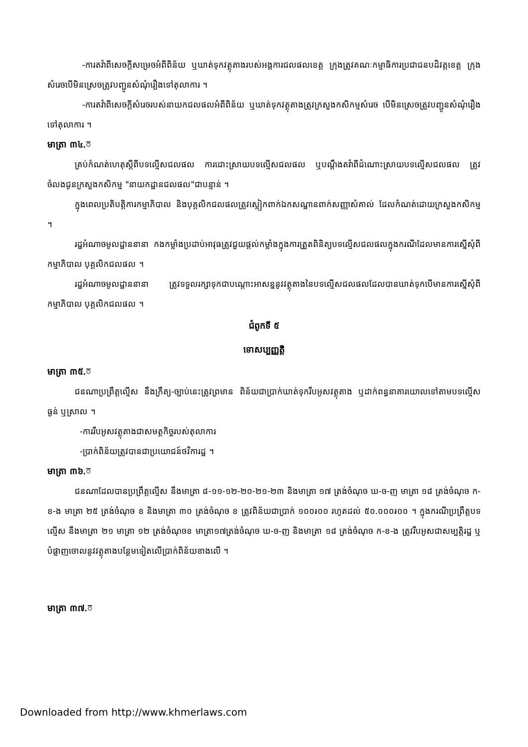-ការតវ៉ាពីសេចក្តីសម្រេចអំពីពិន័យ ឬឃាត់ទុកវត្ថុតាងរបស់អង្គការជលផលខេត្ត ក្រុងត្រូវគណៈកម្មាធិការប្រជាជនបដិវត្តខេត្ត ក្រុងសំរេចបើមិនស្រេចត្រូវបញ្ជូនសំណុំរឿងទៅតុលាការ ។
-ការតវ៉ាពីសេចក្តីសំរេចរបស់នាយកជលផលអំពីពិន័យ ឬឃាត់ទុកវត្ថុតាងត្រូវក្រសួងកសិកម្មសំរេច បើមិនស្រេចត្រូវបញ្ជូនសំណុំរឿងទៅតុលាការ ។
មាត្រា ៣៤.៊
គ្រប់កំណត់ហេតុស្តីពីបទល្មើសជលផល ការដោះស្រាយបទល្មើសជលផល ឬបណ្តឹងតវ៉ាពីដំណោះស្រាយបទល្មើសជលផល ត្រូវចំលងជូនក្រសួងកសិកម្ម "នាយកដ្ឋានជលផល"ជាបន្ទាន់ ។
ក្នុងពេលប្រតិបត្តិការកម្មាភិបាល និងបុគ្គលិកជលផលត្រូវស្លៀកពាក់ឯកសណ្ឋានពាក់សញ្ញាសំគាល់ ដែលកំណត់ដោយក្រសួងកសិកម្ម ។
រដ្ឋអំណាចមូលដ្ឋាននានា កងកម្លាំងប្រដាប់អាវុធត្រូវជួយផ្តល់កម្លាំងក្នុងការត្រួតពិនិត្យបទល្មើសជលផលក្នុងករណីដែលមានការស្នើសុំពីកម្មាភិបាល បុគ្គលិកជលផល ។
រដ្ឋអំណាចមូលដ្ឋាននានា ត្រូវទទួលរក្សាទុកជាបណ្តោះអាសន្ននូវវត្ថុតាងនៃបទល្មើសជលផលដែលបានឃាត់ទុកបើមានការស្នើសុំពីកម្មាភិបាល បុគ្គលិកជលផល ។
ជំពូកទី ៥
ទោសប្បញ្ញត្តិ
មាត្រា ៣៥.៊
ជនណាប្រព្រឹត្តល្មើស នឹងក្រឹត្យ-ច្បាប់នេះត្រូវព្រមាន ពិន័យជាប្រាក់ឃាត់ទុករឹបអូសវត្ថុតាង ឬដាក់ពន្ធនាគារយោលទៅតាមបទល្មើសធ្ងន់ ឬស្រាល ។
-ការរឹបអូសវត្ថុតាងជាសមត្ថកិច្ចរបស់តុលាការ
-ប្រាក់ពិន័យត្រូវបានជាប្រយោជន៍ថវិការដ្ឋ ។
មាត្រា ៣៦.៊
ជនណាដែលបានប្រព្រឹត្តល្មើស នឹងមាត្រា ៨-១១-១២-២០-២១-២៣ និងមាត្រា ១៧ ត្រង់ចំណុច ឃ-ច-ញ មាត្រា ១៨ ត្រង់ចំណុច ក-ខ-ង មាត្រា ២៥ ត្រង់ចំណុច ខ និងមាត្រា ៣០ ត្រង់ចំណុច ខ ត្រូវពិន័យជាប្រាក់ ១០០៛០០ រហូតដល់ ៥០.០០០៛០០ ។ ក្នុងករណីប្រព្រឹត្តបទល្មើស នឹងមាត្រា ២១ មាត្រា ១២ ត្រង់ចំណុចខ មាត្រា១៧ត្រង់ចំណុច ឃ-ច-ញ និងមាត្រា ១៨ ត្រង់ចំណុច ក-ខ-ង ត្រូវរឹបអូសជាសម្បត្តិរដ្ឋ ឬបំផ្លាញចោលនូវវត្ថុតាងបន្ថែមទៀតលើប្រាក់ពិន័យខាងលើ ។
មាត្រា ៣៧.៊
Downloaded from http://www.khmerlaws.com